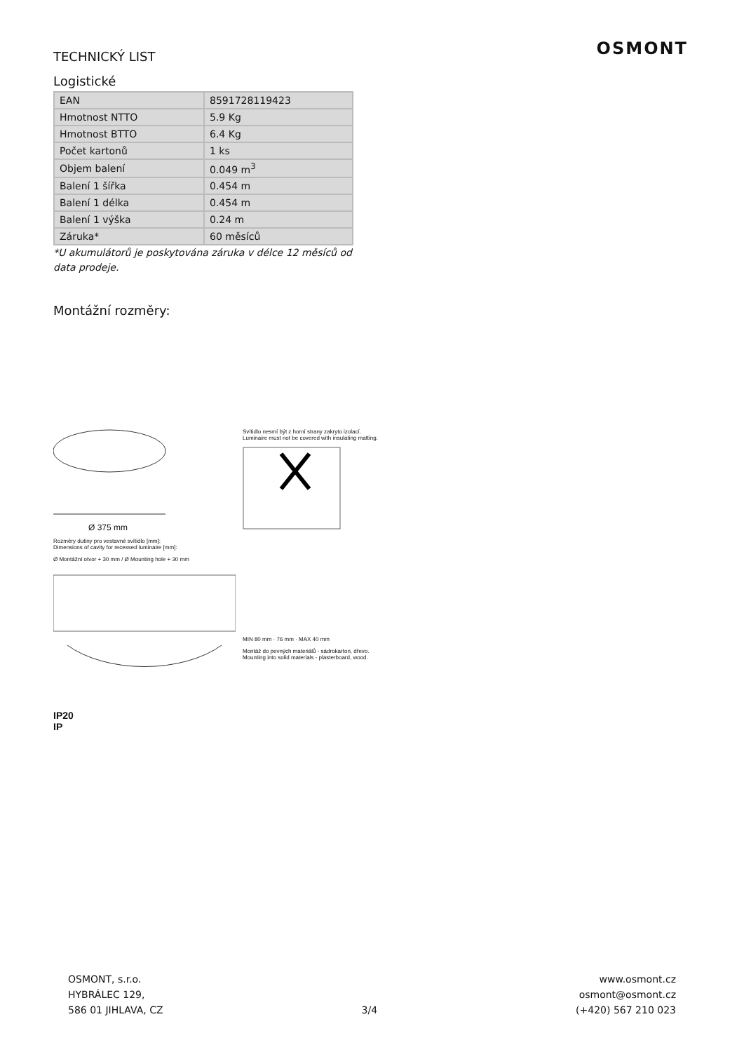OSMONT
TECHNICKÝ LIST
Logistické
| EAN | 8591728119423 |
| Hmotnost NTTO | 5.9 Kg |
| Hmotnost BTTO | 6.4 Kg |
| Počet kartonů | 1 ks |
| Objem balení | 0.049 m<sup>3</sup> |
| Balení 1 šířka | 0.454 m |
| Balení 1 délka | 0.454 m |
| Balení 1 výška | 0.24 m |
| Záruka* | 60 měsíců |
*U akumulátorů je poskytována záruka v délce 12 měsíců od data prodeje.
Montážní rozměry:
Ø 375 mm
Rozměry dutiny pro vestavné svítidlo [mm]:
Dimensions of cavity for recessed luminaire [mm]:
Ø Montážní otvor + 30 mm / Ø Mounting hole + 30 mm
IP20
IP
Svítidlo nesmí být z horní strany zakryto izolací.
Luminaire must not be covered with insulating matting.
MIN 80 mm · 76 mm · MAX 40 mm
Montáž do pevných materiálů - sádrokarton, dřevo.
Mounting into solid materials - plasterboard, wood.
OSMONT, s.r.o.
HYBRÁLEC 129,
586 01 JIHLAVA, CZ
3/4
www.osmont.cz
osmont@osmont.cz
(+420) 567 210 023